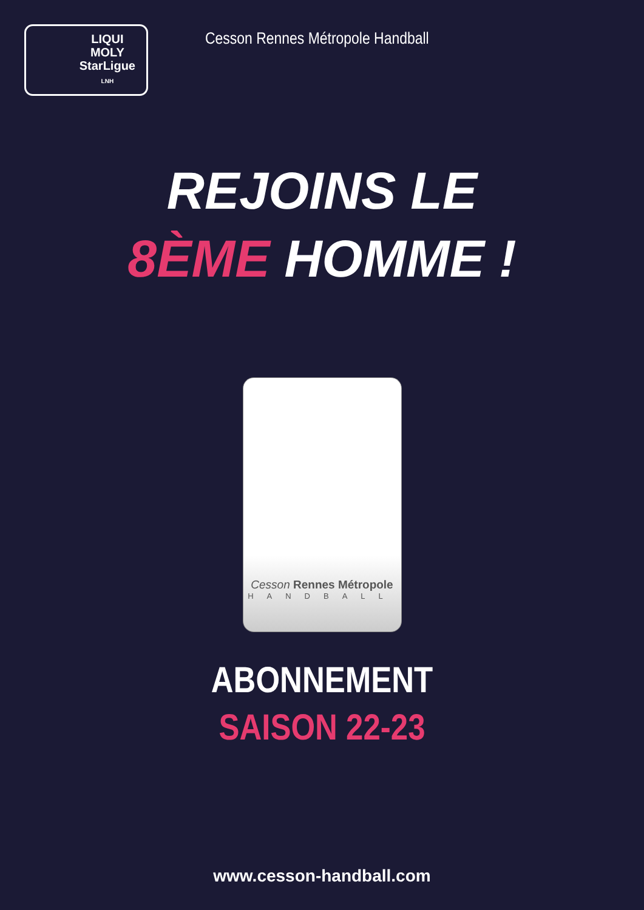LIQUI
MOLY
StarLigue
LNH
Cesson Rennes Métropole Handball
REJOINS LE
8ÈME HOMME !
Cesson Rennes Métropole
HANDBALL
ABONNEMENT
SAISON 22-23
www.cesson-handball.com